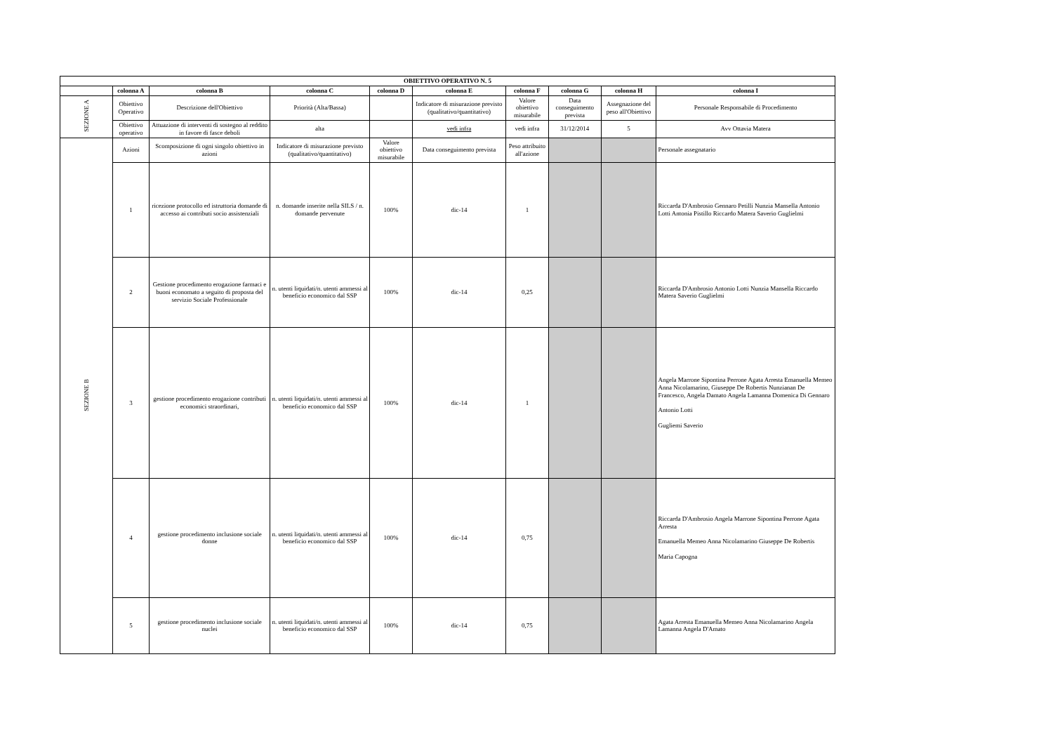| OBIETTIVO OPERATIVO N. 5 | | | | | | | | | |
| --- | --- | --- | --- | --- | --- | --- | --- | --- | --- |
| | colonna A | colonna B | colonna C | colonna D | colonna E | colonna F | colonna G | colonna H | colonna I |
| SEZIONE A | Obiettivo Operativo | Descrizione dell'Obiettivo | Priorità (Alta/Bassa) | | Indicatore di misurazione previsto (qualitativo/quantitativo) | Valore obiettivo misurabile | Data conseguimento prevista | Assegnazione del peso all'Obiettivo | Personale Responsabile di Procedimento |
| | Obiettivo operativo | Attuazione di interventi di sostegno al reddito in favore di fasce deboli | alta | | vedi infra | vedi infra | 31/12/2014 | 5 | Avv Ottavia Matera |
| SEZIONE B | Azioni | Scomposizione di ogni singolo obiettivo in azioni | Indicatore di misurazione previsto (qualitativo/quantitativo) | Valore obiettivo misurabile | Data conseguimento prevista | Peso attribuito all'azione | | | Personale assegnatario |
| | 1 | ricezione protocollo ed istruttoria domande di accesso ai contributi socio assistenziali | n. domande inserite nella SILS / n. domande pervenute | 100% | dic-14 | 1 | | | Riccarda D'Ambrosio Gennaro Petilli Nunzia Mansella Antonio Lotti Antonia Pistillo Riccardo Matera Saverio Guglielmi |
| | 2 | Gestione procedimento erogazione farmaci e buoni economato a seguito di proposta del servizio Sociale Professionale | n. utenti liquidati/n. utenti ammessi al beneficio economico dal SSP | 100% | dic-14 | 0,25 | | | Riccarda D'Ambrosio Antonio Lotti Nunzia Mansella Riccardo Matera Saverio Guglielmi |
| | 3 | gestione procedimento erogazione contributi economici straordinari, | n. utenti liquidati/n. utenti ammessi al beneficio economico dal SSP | 100% | dic-14 | 1 | | | Angela Marrone Sipontina Perrone Agata Arresta Emanuella Memeo Anna Nicolamarino, Giuseppe De Robertis Nunzianan De Francesco, Angela Damato Angela Lamanna Domenica Di Gennaro Antonio Lotti Gugliemi Saverio |
| | 4 | gestione procedimento inclusione sociale donne | n. utenti liquidati/n. utenti ammessi al beneficio economico dal SSP | 100% | dic-14 | 0,75 | | | Riccarda D'Ambrosio Angela Marrone Sipontina Perrone Agata Arresta Emanuella Memeo Anna Nicolamarino Giuseppe De Robertis Maria Capogna |
| | 5 | gestione procedimento inclusione sociale nuclei | n. utenti liquidati/n. utenti ammessi al beneficio economico dal SSP | 100% | dic-14 | 0,75 | | | Agata Arresta Emanuella Memeo Anna Nicolamarino Angela Lamanna Angela D'Amato |